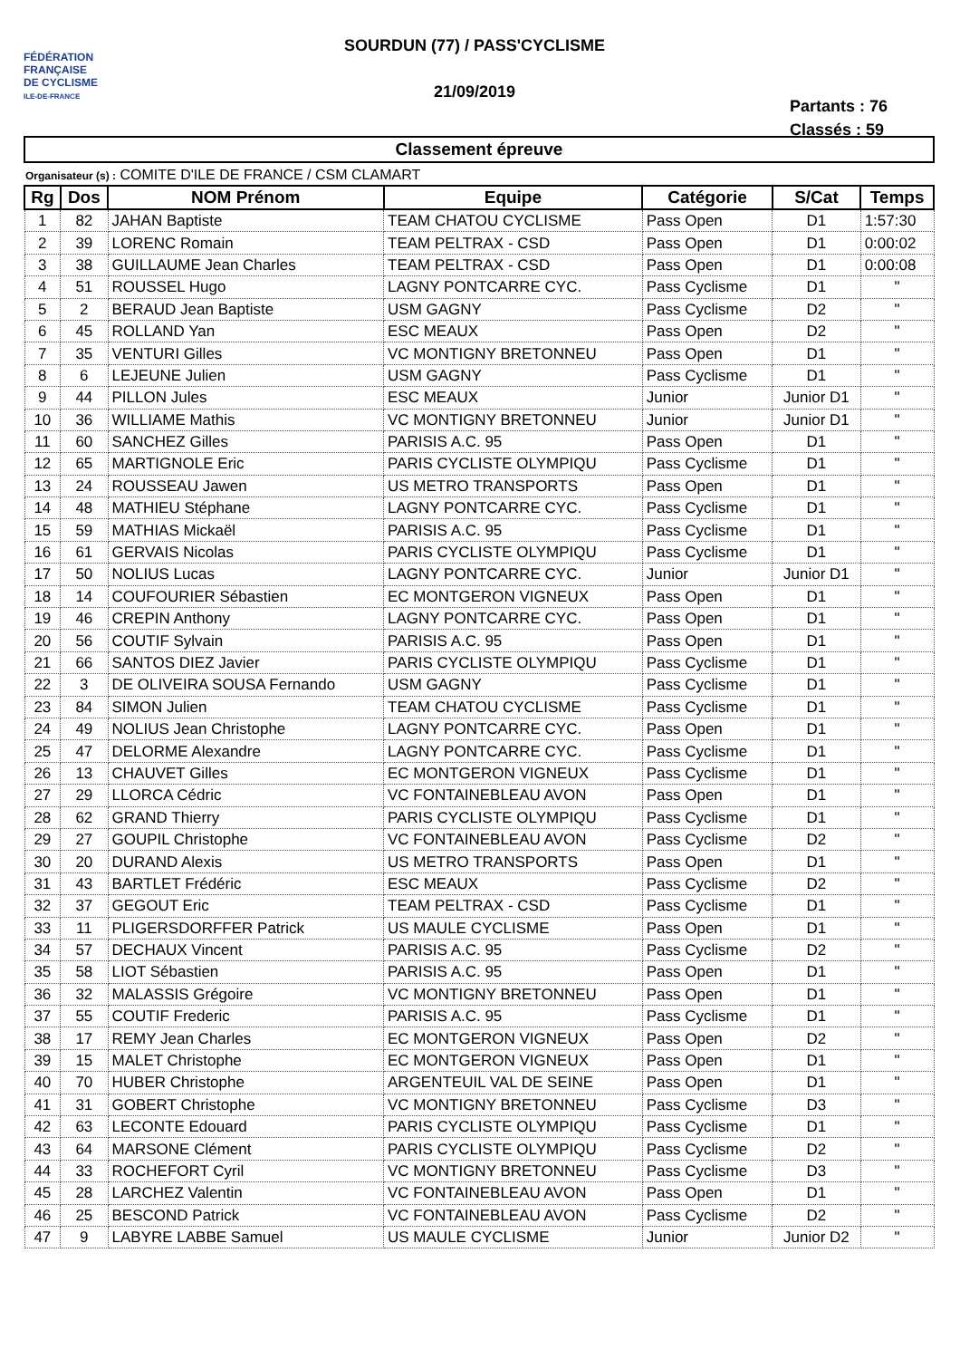FÉDÉRATION
FRANÇAISE
DE CYCLISME
ILE-DE-FRANCE
SOURDUN (77) / PASS'CYCLISME
21/09/2019
Partants : 76
Classés : 59
Classement épreuve
Organisateur (s) : COMITE D'ILE DE FRANCE / CSM CLAMART
| Rg | Dos | NOM Prénom | Equipe | Catégorie | S/Cat | Temps |
| --- | --- | --- | --- | --- | --- | --- |
| 1 | 82 | JAHAN Baptiste | TEAM CHATOU CYCLISME | Pass Open | D1 | 1:57:30 |
| 2 | 39 | LORENC Romain | TEAM PELTRAX - CSD | Pass Open | D1 | 0:00:02 |
| 3 | 38 | GUILLAUME Jean Charles | TEAM PELTRAX - CSD | Pass Open | D1 | 0:00:08 |
| 4 | 51 | ROUSSEL Hugo | LAGNY PONTCARRE CYC. | Pass Cyclisme | D1 | " |
| 5 | 2 | BERAUD Jean Baptiste | USM GAGNY | Pass Cyclisme | D2 | " |
| 6 | 45 | ROLLAND Yan | ESC MEAUX | Pass Open | D2 | " |
| 7 | 35 | VENTURI Gilles | VC MONTIGNY BRETONNEU | Pass Open | D1 | " |
| 8 | 6 | LEJEUNE Julien | USM GAGNY | Pass Cyclisme | D1 | " |
| 9 | 44 | PILLON Jules | ESC MEAUX | Junior | Junior D1 | " |
| 10 | 36 | WILLIAME Mathis | VC MONTIGNY BRETONNEU | Junior | Junior D1 | " |
| 11 | 60 | SANCHEZ Gilles | PARISIS A.C. 95 | Pass Open | D1 | " |
| 12 | 65 | MARTIGNOLE Eric | PARIS CYCLISTE OLYMPIQU | Pass Cyclisme | D1 | " |
| 13 | 24 | ROUSSEAU Jawen | US METRO TRANSPORTS | Pass Open | D1 | " |
| 14 | 48 | MATHIEU Stéphane | LAGNY PONTCARRE CYC. | Pass Cyclisme | D1 | " |
| 15 | 59 | MATHIAS Mickaël | PARISIS A.C. 95 | Pass Cyclisme | D1 | " |
| 16 | 61 | GERVAIS Nicolas | PARIS CYCLISTE OLYMPIQU | Pass Cyclisme | D1 | " |
| 17 | 50 | NOLIUS Lucas | LAGNY PONTCARRE CYC. | Junior | Junior D1 | " |
| 18 | 14 | COUFOURIER Sébastien | EC MONTGERON VIGNEUX | Pass Open | D1 | " |
| 19 | 46 | CREPIN Anthony | LAGNY PONTCARRE CYC. | Pass Open | D1 | " |
| 20 | 56 | COUTIF Sylvain | PARISIS A.C. 95 | Pass Open | D1 | " |
| 21 | 66 | SANTOS DIEZ Javier | PARIS CYCLISTE OLYMPIQU | Pass Cyclisme | D1 | " |
| 22 | 3 | DE OLIVEIRA SOUSA Fernando | USM GAGNY | Pass Cyclisme | D1 | " |
| 23 | 84 | SIMON Julien | TEAM CHATOU CYCLISME | Pass Cyclisme | D1 | " |
| 24 | 49 | NOLIUS Jean Christophe | LAGNY PONTCARRE CYC. | Pass Open | D1 | " |
| 25 | 47 | DELORME Alexandre | LAGNY PONTCARRE CYC. | Pass Cyclisme | D1 | " |
| 26 | 13 | CHAUVET Gilles | EC MONTGERON VIGNEUX | Pass Cyclisme | D1 | " |
| 27 | 29 | LLORCA Cédric | VC FONTAINEBLEAU AVON | Pass Open | D1 | " |
| 28 | 62 | GRAND Thierry | PARIS CYCLISTE OLYMPIQU | Pass Cyclisme | D1 | " |
| 29 | 27 | GOUPIL Christophe | VC FONTAINEBLEAU AVON | Pass Cyclisme | D2 | " |
| 30 | 20 | DURAND Alexis | US METRO TRANSPORTS | Pass Open | D1 | " |
| 31 | 43 | BARTLET Frédéric | ESC MEAUX | Pass Cyclisme | D2 | " |
| 32 | 37 | GEGOUT Eric | TEAM PELTRAX - CSD | Pass Cyclisme | D1 | " |
| 33 | 11 | PLIGERSDORFFER Patrick | US MAULE CYCLISME | Pass Open | D1 | " |
| 34 | 57 | DECHAUX Vincent | PARISIS A.C. 95 | Pass Cyclisme | D2 | " |
| 35 | 58 | LIOT Sébastien | PARISIS A.C. 95 | Pass Open | D1 | " |
| 36 | 32 | MALASSIS Grégoire | VC MONTIGNY BRETONNEU | Pass Open | D1 | " |
| 37 | 55 | COUTIF Frederic | PARISIS A.C. 95 | Pass Cyclisme | D1 | " |
| 38 | 17 | REMY Jean Charles | EC MONTGERON VIGNEUX | Pass Open | D2 | " |
| 39 | 15 | MALET Christophe | EC MONTGERON VIGNEUX | Pass Open | D1 | " |
| 40 | 70 | HUBER Christophe | ARGENTEUIL VAL DE SEINE | Pass Open | D1 | " |
| 41 | 31 | GOBERT Christophe | VC MONTIGNY BRETONNEU | Pass Cyclisme | D3 | " |
| 42 | 63 | LECONTE Edouard | PARIS CYCLISTE OLYMPIQU | Pass Cyclisme | D1 | " |
| 43 | 64 | MARSONE Clément | PARIS CYCLISTE OLYMPIQU | Pass Cyclisme | D2 | " |
| 44 | 33 | ROCHEFORT Cyril | VC MONTIGNY BRETONNEU | Pass Cyclisme | D3 | " |
| 45 | 28 | LARCHEZ Valentin | VC FONTAINEBLEAU AVON | Pass Open | D1 | " |
| 46 | 25 | BESCOND Patrick | VC FONTAINEBLEAU AVON | Pass Cyclisme | D2 | " |
| 47 | 9 | LABYRE LABBE Samuel | US MAULE CYCLISME | Junior | Junior D2 | " |